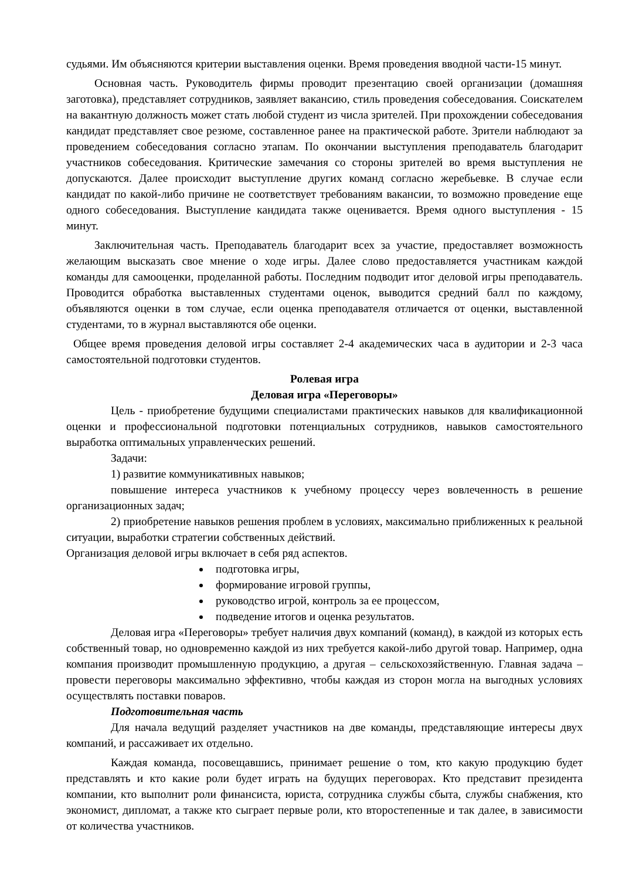судьями. Им объясняются критерии выставления оценки. Время проведения вводной части-15 минут.
Основная часть. Руководитель фирмы проводит презентацию своей организации (домашняя заготовка), представляет сотрудников, заявляет вакансию, стиль проведения собеседования. Соискателем на вакантную должность может стать любой студент из числа зрителей. При прохождении собеседования кандидат представляет свое резюме, составленное ранее на практической работе. Зрители наблюдают за проведением собеседования согласно этапам. По окончании выступления преподаватель благодарит участников собеседования. Критические замечания со стороны зрителей во время выступления не допускаются. Далее происходит выступление других команд согласно жеребьевке. В случае если кандидат по какой-либо причине не соответствует требованиям вакансии, то возможно проведение еще одного собеседования. Выступление кандидата также оценивается. Время одного выступления - 15 минут.
Заключительная часть. Преподаватель благодарит всех за участие, предоставляет возможность желающим высказать свое мнение о ходе игры. Далее слово предоставляется участникам каждой команды для самооценки, проделанной работы. Последним подводит итог деловой игры преподаватель. Проводится обработка выставленных студентами оценок, выводится средний балл по каждому, объявляются оценки в том случае, если оценка преподавателя отличается от оценки, выставленной студентами, то в журнал выставляются обе оценки.
Общее время проведения деловой игры составляет 2-4 академических часа в аудитории и 2-3 часа самостоятельной подготовки студентов.
Ролевая игра
Деловая игра «Переговоры»
Цель - приобретение будущими специалистами практических навыков для квалификационной оценки и профессиональной подготовки потенциальных сотрудников, навыков самостоятельного выработка оптимальных управленческих решений.
Задачи:
1) развитие коммуникативных навыков;
повышение интереса участников к учебному процессу через вовлеченность в решение организационных задач;
2) приобретение навыков решения проблем в условиях, максимально приближенных к реальной ситуации, выработки стратегии собственных действий.
Организация деловой игры включает в себя ряд аспектов.
подготовка игры,
формирование игровой группы,
руководство игрой, контроль за ее процессом,
подведение итогов и оценка результатов.
Деловая игра «Переговоры» требует наличия двух компаний (команд), в каждой из которых есть собственный товар, но одновременно каждой из них требуется какой-либо другой товар. Например, одна компания производит промышленную продукцию, а другая – сельскохозяйственную. Главная задача – провести переговоры максимально эффективно, чтобы каждая из сторон могла на выгодных условиях осуществлять поставки поваров.
Подготовительная часть
Для начала ведущий разделяет участников на две команды, представляющие интересы двух компаний, и рассаживает их отдельно.
Каждая команда, посовещавшись, принимает решение о том, кто какую продукцию будет представлять и кто какие роли будет играть на будущих переговорах. Кто представит президента компании, кто выполнит роли финансиста, юриста, сотрудника службы сбыта, службы снабжения, кто экономист, дипломат, а также кто сыграет первые роли, кто второстепенные и так далее, в зависимости от количества участников.